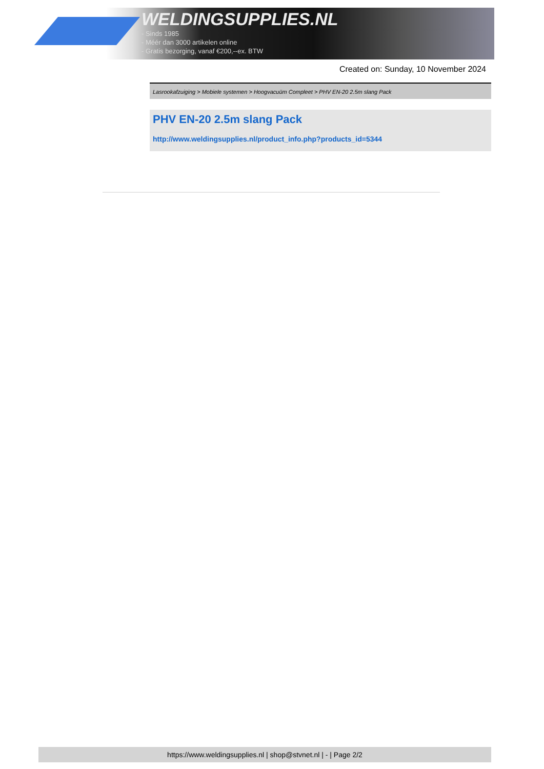WELDINGSUPPLIES.NL
- Sinds 1985
- Méér dan 3000 artikelen online
- Gratis bezorging, vanaf €200,--ex. BTW
Created on: Sunday, 10 November 2024
Lasrookafzuiging > Mobiele systemen > Hoogvacuüm Compleet > PHV EN-20 2.5m slang Pack
PHV EN-20 2.5m slang Pack
http://www.weldingsupplies.nl/product_info.php?products_id=5344
https://www.weldingsupplies.nl | shop@stvnet.nl | - | Page 2/2